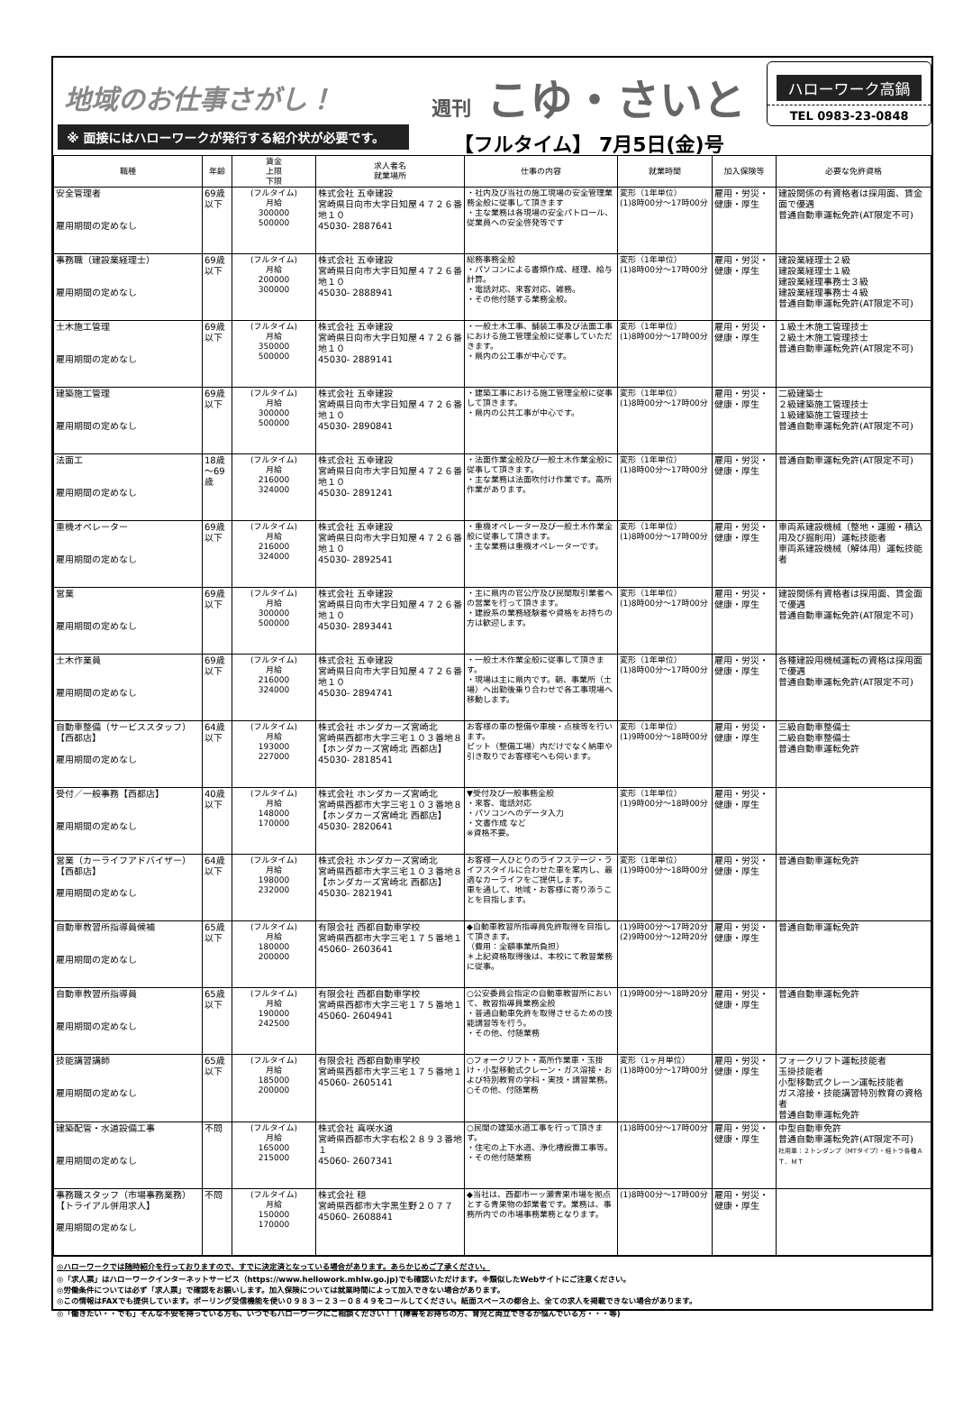地域のお仕事さがし！
※ 面接にはハローワークが発行する紹介状が必要です。
週刊 こゆ・さいと
【フルタイム】 7月5日(金)号
ハローワーク高鍋
TEL 0983-23-0848
| 職種 | 年齢 | 賃金 上限 下限 | 求人者名 就業場所 | 仕事の内容 | 就業時間 | 加入保険等 | 必要な免許資格 |
| --- | --- | --- | --- | --- | --- | --- | --- |
| 安全管理者 雇用期間の定めなし | 69歳以下 | (フルタイム) 月給 300000 500000 | 株式会社 五幸建設 宮崎県日向市大字日知屋４７２６番地１０ 45030- 2887641 | ・社内及び当社の施工現場の安全管理業務全般に従事して頂きます ・主な業務は各現場の安全パトロール、従業員への安全啓発等です | 変形（1年単位） (1)8時00分～17時00分 | 雇用・労災・健康・厚生 | 建設関係の有資格者は採用面、賃金面で優遇 普通自動車運転免許(AT限定不可) |
| 事務職（建設業経理士） 雇用期間の定めなし | 69歳以下 | (フルタイム) 月給 200000 300000 | 株式会社 五幸建設 宮崎県日向市大字日知屋４７２６番地１０ 45030- 2888941 | 総務事務全般 ・パソコンによる書類作成、経理、給与計算。 ・電話対応、来客対応、雑務。 ・その他付随する業務全般。 | 変形（1年単位） (1)8時00分～17時00分 | 雇用・労災・健康・厚生 | 建設業経理士２級 建設業経理士１級 建設業経理事務士３級 建設業経理事務士４級 普通自動車運転免許(AT限定不可) |
| 土木施工管理 雇用期間の定めなし | 69歳以下 | (フルタイム) 月給 350000 500000 | 株式会社 五幸建設 宮崎県日向市大字日知屋４７２６番地１０ 45030- 2889141 | ・一般土木工事、舗装工事及び法面工事における施工管理全般に従事していただきます。 ・県内の公工事が中心です。 | 変形（1年単位） (1)8時00分～17時00分 | 雇用・労災・健康・厚生 | １級土木施工管理技士 ２級土木施工管理技士 普通自動車運転免許(AT限定不可) |
| 建築施工管理 雇用期間の定めなし | 69歳以下 | (フルタイム) 月給 300000 500000 | 株式会社 五幸建設 宮崎県日向市大字日知屋４７２６番地１０ 45030- 2890841 | ・建築工事における施工管理全般に従事して頂きます。 ・県内の公共工事が中心です。 | 変形（1年単位） (1)8時00分～17時00分 | 雇用・労災・健康・厚生 | 二級建築士 ２級建築施工管理技士 １級建築施工管理技士 普通自動車運転免許(AT限定不可) |
| 法面工 雇用期間の定めなし | 18歳～69歳 | (フルタイム) 月給 216000 324000 | 株式会社 五幸建設 宮崎県日向市大字日知屋４７２６番地１０ 45030- 2891241 | ・法面作業全般及び一般土木作業全般に従事して頂きます。 ・主な業務は法面吹付け作業です。高所作業があります。 | 変形（1年単位） (1)8時00分～17時00分 | 雇用・労災・健康・厚生 | 普通自動車運転免許(AT限定不可) |
| 重機オペレーター 雇用期間の定めなし | 69歳以下 | (フルタイム) 月給 216000 324000 | 株式会社 五幸建設 宮崎県日向市大字日知屋４７２６番地１０ 45030- 2892541 | ・重機オペレーター及び一般土木作業全般に従事して頂きます。 ・主な業務は重機オペレーターです。 | 変形（1年単位） (1)8時00分～17時00分 | 雇用・労災・健康・厚生 | 車両系建設機械（整地・運搬・積込用及び掘削用）運転技能者 車両系建設機械（解体用）運転技能者 |
| 営業 雇用期間の定めなし | 69歳以下 | (フルタイム) 月給 300000 500000 | 株式会社 五幸建設 宮崎県日向市大字日知屋４７２６番地１０ 45030- 2893441 | ・主に県内の官公庁及び民間取引業者への営業を行って頂きます。 ・建設系の業務経験者や資格をお持ちの方は歓迎します。 | 変形（1年単位） (1)8時00分～17時00分 | 雇用・労災・健康・厚生 | 建設関係有資格者は採用面、賃金面で優遇 普通自動車運転免許(AT限定不可) |
| 土木作業員 雇用期間の定めなし | 69歳以下 | (フルタイム) 月給 216000 324000 | 株式会社 五幸建設 宮崎県日向市大字日知屋４７２６番地１０ 45030- 2894741 | ・一般土木作業全般に従事して頂きます。 ・現場は主に県内です。朝、事業所（土場）へ出勤後乗り合わせで各工事現場へ移動します。 | 変形（1年単位） (1)8時00分～17時00分 | 雇用・労災・健康・厚生 | 各種建設用機械運転の資格は採用面で優遇 普通自動車運転免許(AT限定不可) |
| 自動車整備（サービススタッフ）【西都店】 雇用期間の定めなし | 64歳以下 | (フルタイム) 月給 193000 227000 | 株式会社 ホンダカーズ宮崎北 宮崎県西都市大字三宅１０３番地８【ホンダカーズ宮崎北 西都店】 45030- 2818541 | お客様の車の整備や車検・点検等を行います。 ピット（整備工場）内だけでなく納車や引き取りでお客様宅へも伺います。 | 変形（1年単位） (1)9時00分～18時00分 | 雇用・労災・健康・厚生 | 三級自動車整備士 二級自動車整備士 普通自動車運転免許 |
| 受付／一般事務【西都店】 雇用期間の定めなし | 40歳以下 | (フルタイム) 月給 148000 170000 | 株式会社 ホンダカーズ宮崎北 宮崎県西都市大字三宅１０３番地８【ホンダカーズ宮崎北 西都店】 45030- 2820641 | ▼受付及び一般事務全般 ・来客、電話対応 ・パソコンへのデータ入力 ・文書作成 など ※資格不要。 | 変形（1年単位） (1)9時00分～18時00分 | 雇用・労災・健康・厚生 | |
| 営業（カーライフアドバイザー）【西都店】 雇用期間の定めなし | 64歳以下 | (フルタイム) 月給 198000 232000 | 株式会社 ホンダカーズ宮崎北 宮崎県西都市大字三宅１０３番地８【ホンダカーズ宮崎北 西都店】 45030- 2821941 | お客様一人ひとりのライフステージ・ライフスタイルに合わせた車を案内し、最適なカーライフをご提供します。 車を通して、地域・お客様に寄り添うことを目指します。 | 変形（1年単位） (1)9時00分～18時00分 | 雇用・労災・健康・厚生 | 普通自動車運転免許 |
| 自動車教習所指導員候補 雇用期間の定めなし | 65歳以下 | (フルタイム) 月給 180000 200000 | 有限会社 西都自動車学校 宮崎県西都市大字三宅１７５番地１ 45060- 2603641 | ◆自動車教習所指導員免許取得を目指して頂きます。 （費用：全額事業所負担） ＊上記資格取得後は、本校にて教習業務に従事。 | (1)9時00分～17時20分 (2)9時00分～12時20分 | 雇用・労災・健康・厚生 | 普通自動車運転免許 |
| 自動車教習所指導員 雇用期間の定めなし | 65歳以下 | (フルタイム) 月給 190000 242500 | 有限会社 西都自動車学校 宮崎県西都市大字三宅１７５番地１ 45060- 2604941 | ○公安委員会指定の自動車教習所において、教習指導員業務全般 ・普通自動車免許を取得させるための技能講習等を行う。 ・その他、付随業務 | (1)9時00分～18時20分 | 雇用・労災・健康・厚生 | 普通自動車運転免許 |
| 技能講習講師 雇用期間の定めなし | 65歳以下 | (フルタイム) 月給 185000 200000 | 有限会社 西都自動車学校 宮崎県西都市大字三宅１７５番地１ 45060- 2605141 | ○フォークリフト・高所作業車・玉掛け・小型移動式クレーン・ガス溶接・および特別教育の学科・実技・講習業務。 ○その他、付随業務 | 変形（1ヶ月単位） (1)8時00分～17時00分 | 雇用・労災・健康・厚生 | フォークリフト運転技能者 玉掛技能者 小型移動式クレーン運転技能者 ガス溶接・技能講習特別教育の資格者 普通自動車運転免許 |
| 建築配管・水道設備工事 雇用期間の定めなし | 不問 | (フルタイム) 月給 165000 215000 | 株式会社 真咲水道 宮崎県西都市大字右松２８９３番地１ 45060- 2607341 | ○民間の建築水道工事を行って頂きます。 ・住宅の上下水道、浄化槽設置工事等。 ・その他付随業務 | (1)8時00分～17時00分 | 雇用・労災・健康・厚生 | 中型自動車免許 普通自動車運転免許(AT限定不可) 社用車：２トンダンプ（MTタイプ）・軽トラ各種ＡＴ．ＭＴ |
| 事務職スタッフ（市場事務業務）【トライアル併用求人】 雇用期間の定めなし | 不問 | (フルタイム) 月給 150000 170000 | 株式会社 穏 宮崎県西都市大字黒生野２０７７ 45060- 2608841 | ◆当社は、西都市一ッ瀬青果市場を拠点とする青果物の卸業者です。業務は、事務所内での市場事務業務となります。 | (1)8時00分～17時00分 | 雇用・労災・健康・厚生 | |
◎ハローワークでは随時紹介を行っておりますので、すでに決定済となっている場合があります。あらかじめご了承ください。
◎「求人票」はハローワークインターネットサービス（https://www.hellowork.mhlw.go.jp)でも確認いただけます。※類似したWebサイトにご注意ください。
◎労働条件については必ず「求人票」で確認をお願いします。加入保険については就業時間によって加入できない場合があります。
◎この情報はFAXでも提供しています。ポーリング受信機能を使い０９８３－２３－０８４９をコールしてください。紙面スペースの都合上、全ての求人を掲載できない場合があります。
◎「働きたい・・でも」そんな不安を持っている方も、いつでもハローワークにご相談ください！！(障害をお持ちの方、育児と両立できるか悩んでいる方・・・等)